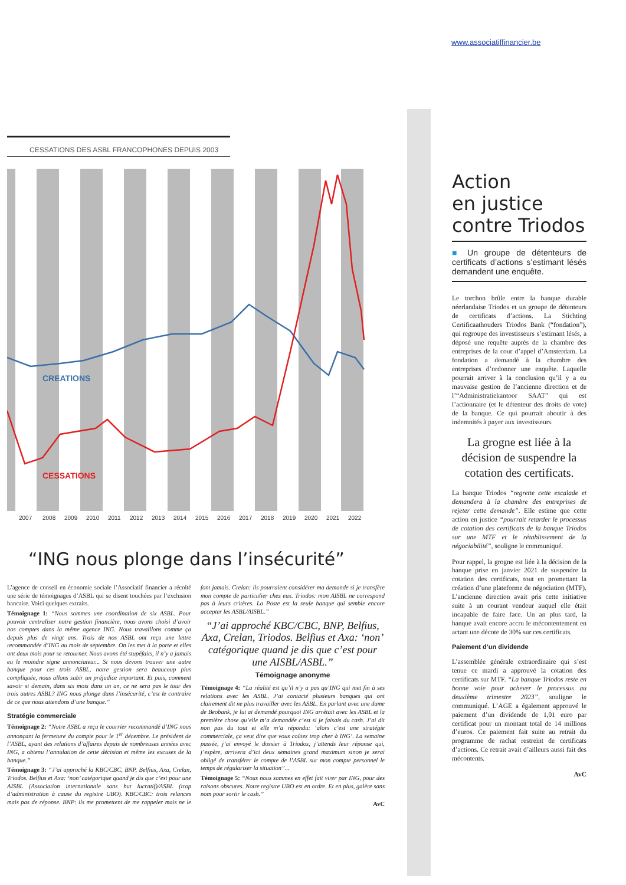www.associatiffinancier.be
CESSATIONS DES ASBL FRANCOPHONES DEPUIS 2003
CREATIONS
CESSATIONS
2007
2008
2009
2010
2011
2012
2013
2014
2015
2016
2017
2018
2019
2020
2021
2022
“ING nous plonge dans l’insécurité”
L’agence de conseil en économie sociale l’Associatif financier a récolté une série de témoignages d’ASBL qui se disent touchées par l’exclusion bancaire. Voici quelques extraits.
Témoignage 1: “Nous sommes une coordination de six ASBL. Pour pouvoir centraliser notre gestion financière, nous avons choisi d’avoir nos comptes dans la même agence ING. Nous travaillons comme ça depuis plus de vingt ans. Trois de nos ASBL ont reçu une lettre recommandée d’ING au mois de septembre. On les met à la porte et elles ont deux mois pour se retourner. Nous avons été stupéfaits, il n’y a jamais eu le moindre signe annonciateur... Si nous devons trouver une autre banque pour ces trois ASBL, notre gestion sera beaucoup plus compliquée, nous allons subir un préjudice important. Et puis, comment savoir si demain, dans six mois dans un an, ce ne sera pas le tour des trois autres ASBL? ING nous plonge dans l’insécurité, c’est le contraire de ce que nous attendons d’une banque.”
Stratégie commerciale
Témoignage 2: “Notre ASBL a reçu le courrier recommandé d’ING nous annonçant la fermeture du compte pour le 1<sup>er</sup> décembre. Le président de l’ASBL, ayant des relations d’affaires depuis de nombreuses années avec ING, a obtenu l’annulation de cette décision et même les excuses de la banque.”
Témoignage 3: “J’ai approché la KBC/CBC, BNP, Belfius, Axa, Crelan, Triodos. Belfius et Axa: ‘non’ catégorique quand je dis que c’est pour une AISBL (Association internationale sans but lucratif)/ASBL (trop d’administration à cause du registre UBO). KBC/CBC: trois relances mais pas de réponse. BNP: ils me promettent de me rappeler mais ne le font jamais. Crelan: ils pourraient considérer ma demande si je transfère mon compte de particulier chez eux. Triodos: mon AISBL ne correspond pas à leurs critères. La Poste est la seule banque qui semble encore accepter les ASBL/AISBL.”
“J’ai approché KBC/CBC, BNP, Belfius, Axa, Crelan, Triodos. Belfius et Axa: ‘non’ catégorique quand je dis que c’est pour une AISBL/ASBL.”
Témoignage anonyme
Témoignage 4: “La réalité est qu’il n’y a pas qu’ING qui met fin à ses relations avec les ASBL. J’ai contacté plusieurs banques qui ont clairement dit ne plus travailler avec les ASBL. En parlant avec une dame de Beobank, je lui ai demandé pourquoi ING arrêtait avec les ASBL et la première chose qu’elle m’a demandée c’est si je faisais du cash. J’ai dit non pas du tout et elle m’a répondu: ‘alors c’est une stratégie commerciale, ça veut dire que vous coûtez trop cher à ING’. La semaine passée, j’ai envoyé le dossier à Triodos; j’attends leur réponse qui, j’espère, arrivera d’ici deux semaines grand maximum sinon je serai obligé de transférer le compte de l’ASBL sur mon compte personnel le temps de régulariser la situation”...
Témoignage 5: “Nous nous sommes en effet fait virer par ING, pour des raisons obscures. Notre registre UBO est en ordre. Et en plus, galère sans nom pour sortir le cash.”
AvC
Action
en justice
contre Triodos
■ Un groupe de détenteurs de certificats d’actions s’estimant lésés demandent une enquête.
Le torchon brûle entre la banque durable néerlandaise Triodos et un groupe de détenteurs de certificats d’actions. La Stichting Certificaathouders Triodos Bank (“fondation”), qui regroupe des investisseurs s’estimant lésés, a déposé une requête auprès de la chambre des entreprises de la cour d’appel d’Amsterdam. La fondation a demandé à la chambre des entreprises d’ordonner une enquête. Laquelle pourrait arriver à la conclusion qu’il y a eu mauvaise gestion de l’ancienne direction et de l’“Administratiekantoor SAAT” qui est l’actionnaire (et le détenteur des droits de vote) de la banque. Ce qui pourrait aboutir à des indemnités à payer aux investisseurs.
La grogne est liée à la décision de suspendre la cotation des certificats.
La banque Triodos “regrette cette escalade et demandera à la chambre des entreprises de rejeter cette demande”. Elle estime que cette action en justice “pourrait retarder le processus de cotation des certificats de la banque Triodos sur une MTF et le rétablissement de la négociabilité”, souligne le communiqué.
Pour rappel, la grogne est liée à la décision de la banque prise en janvier 2021 de suspendre la cotation des certificats, tout en promettant la création d’une plateforme de négociation (MTF). L’ancienne direction avait pris cette initiative suite à un courant vendeur auquel elle était incapable de faire face. Un an plus tard, la banque avait encore accru le mécontentement en actant une décote de 30% sur ces certificats.
Paiement d’un dividende
L’assemblée générale extraordinaire qui s’est tenue ce mardi a approuvé la cotation des certificats sur MTF. “La banque Triodos reste en bonne voie pour achever le processus au deuxième trimestre 2023”, souligne le communiqué. L’AGE a également approuvé le paiement d’un dividende de 1,01 euro par certificat pour un montant total de 14 millions d’euros. Ce paiement fait suite au retrait du programme de rachat restreint de certificats d’actions. Ce retrait avait d’ailleurs aussi fait des mécontents.
AvC